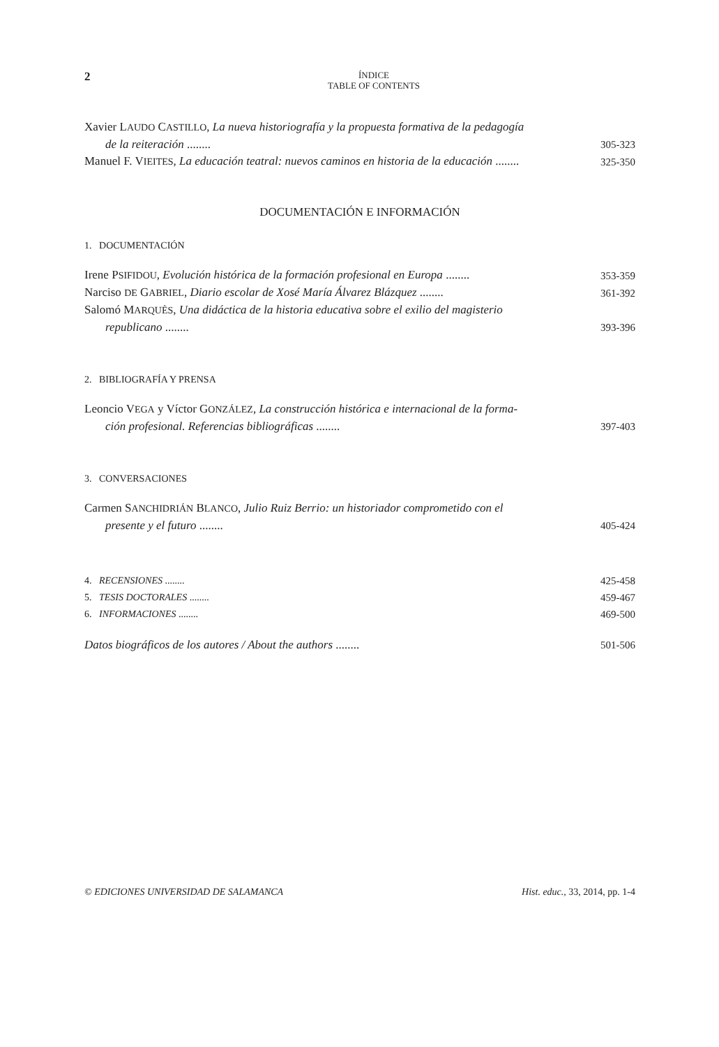2
ÍNDICE
TABLE OF CONTENTS
Xavier LAUDO CASTILLO, La nueva historiografía y la propuesta formativa de la pedagogía
de la reiteración ........
305-323
Manuel F. VIEITES, La educación teatral: nuevos caminos en historia de la educación ........
325-350
DOCUMENTACIÓN E INFORMACIÓN
1. DOCUMENTACIÓN
Irene PSIFIDOU, Evolución histórica de la formación profesional en Europa ........
353-359
Narciso DE GABRIEL, Diario escolar de Xosé María Álvarez Blázquez ........
361-392
Salomó MARQUÈS, Una didáctica de la historia educativa sobre el exilio del magisterio
republicano ........
393-396
2. BIBLIOGRAFÍA Y PRENSA
Leoncio VEGA y Víctor GONZÁLEZ, La construcción histórica e internacional de la forma-
ción profesional. Referencias bibliográficas ........
397-403
3. CONVERSACIONES
Carmen SANCHIDRIÁN BLANCO, Julio Ruiz Berrio: un historiador comprometido con el
presente y el futuro ........
405-424
4. RECENSIONES ........ 425-458
5. TESIS DOCTORALES ........ 459-467
6. INFORMACIONES ........ 469-500
Datos biográficos de los autores / About the authors ........
501-506
© EDICIONES UNIVERSIDAD DE SALAMANCA Hist. educ., 33, 2014, pp. 1-4